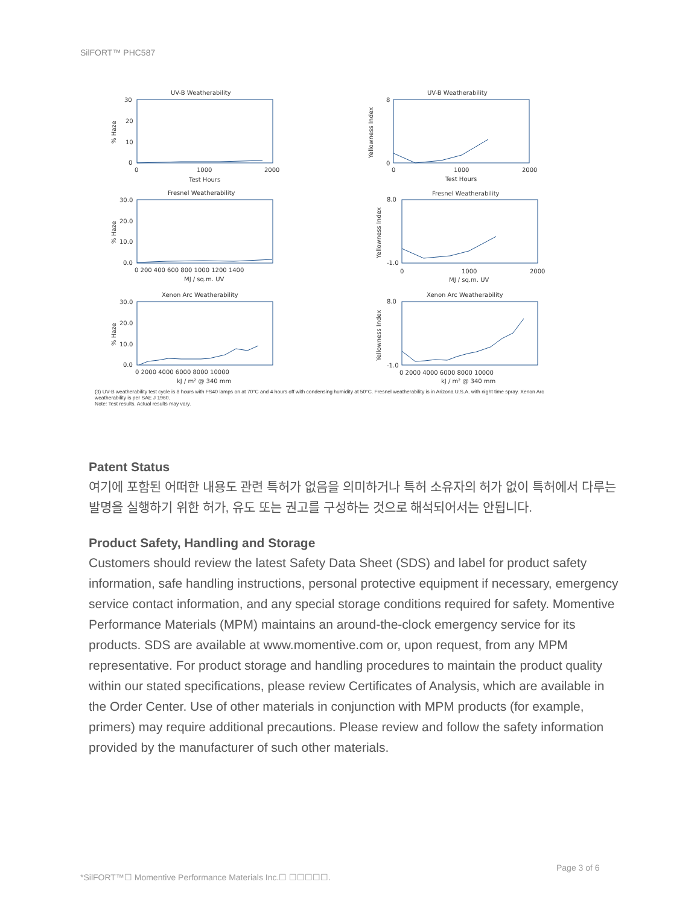SilFORT™ PHC587
UV-B Weatherability
UV-B Weatherability
Fresnel Weatherability
Fresnel Weatherability
Xenon Arc Weatherability
Xenon Arc Weatherability
Test Hours
Test Hours
MJ / sq.m. UV
MJ / sq.m. UV
kJ / m² @ 340 mm
kJ / m² @ 340 mm
30
20
10
0
0
1000
2000
0
1000
2000
30.0
20.0
10.0
0.0
0 200 400 600 800 1000 1200 1400
0
1000
2000
30.0
20.0
10.0
0.0
0 2000 4000 6000 8000 10000
0 2000 4000 6000 8000 10000
8
0
8.0
-1.0
8.0
-1.0
% Haze
% Haze
% Haze
Yellowness Index
Yellowness Index
Yellowness Index
(3) UV-B weatherability test cycle is 8 hours with FS40 lamps on at 70°C and 4 hours off with condensing humidity at 50°C. Fresnel weatherability is in Arizona U.S.A. with night time spray. Xenon Arc weatherability is per SAE J 1960.
Note: Test results. Actual results may vary.
Patent Status
여기에 포함된 어떠한 내용도 관련 특허가 없음을 의미하거나 특허 소유자의 허가 없이 특허에서 다루는 발명을 실행하기 위한 허가, 유도 또는 권고를 구성하는 것으로 해석되어서는 안됩니다.
Product Safety, Handling and Storage
Customers should review the latest Safety Data Sheet (SDS) and label for product safety information, safe handling instructions, personal protective equipment if necessary, emergency service contact information, and any special storage conditions required for safety. Momentive Performance Materials (MPM) maintains an around-the-clock emergency service for its products. SDS are available at www.momentive.com or, upon request, from any MPM representative. For product storage and handling procedures to maintain the product quality within our stated specifications, please review Certificates of Analysis, which are available in the Order Center. Use of other materials in conjunction with MPM products (for example, primers) may require additional precautions. Please review and follow the safety information provided by the manufacturer of such other materials.
Page 3 of 6
*SilFORT™☐ Momentive Performance Materials Inc.☐ ☐☐☐☐☐.